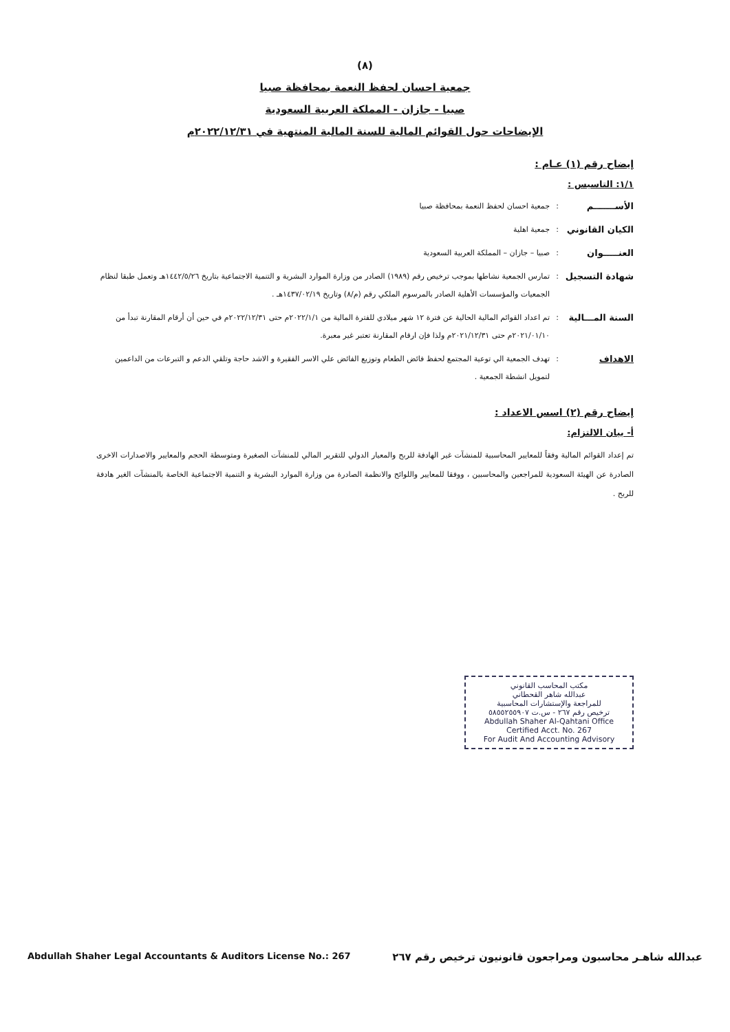(٨)
جمعية احسان لحفظ النعمة بمحافظة صبيا
صبيا - جازان - المملكة العربية السعودية
الإيضاحات حول القوائم المالية للسنة المالية المنتهية في ٢٠٢٢/١٢/٣١م
إيضاح رقم (١) عـام :
١/١: التاسيس :
الأســـــــم: جمعية احسان لحفظ النعمة بمحافظة صبيا
الكيان القانوني: جمعية اهلية
العنـــــوان: صبيا – جازان – المملكة العربية السعودية
شهادة التسجيل: تمارس الجمعية نشاطها بموجب ترخيص رقم (١٩٨٩) الصادر من وزارة الموارد البشرية و التنمية الاجتماعية بتاريخ ١٤٤٢/٥/٢٦هـ وتعمل طبقا لنظام الجمعيات والمؤسسات الأهلية الصادر بالمرسوم الملكي رقم (م/٨) وتاريخ ١٤٣٧/٠٢/١٩هـ .
السنة المـــالية: تم اعداد القوائم المالية الحالية عن فترة ١٢ شهر ميلادي للفترة المالية من ٢٠٢٢/١/١م حتى ٢٠٢٢/١٢/٣١م في حين أن أرقام المقارنة تبدأ من ٢٠٢١/٠١/١٠م حتى ٢٠٢١/١٢/٣١م ولذا فإن ارقام المقارنة تعتبر غير معبرة.
الاهداف: تهدف الجمعية الي توعية المجتمع لحفظ فائض الطعام وتوزيع الفائض علي الاسر الفقيرة و الاشد حاجة وتلقي الدعم و التبرعات من الداعمين لتمويل انشطة الجمعية .
إيضاح رقم (٢) اسس الاعداد :
أ- بيان الالتزام:
تم إعداد القوائم المالية وفقاً للمعايير المحاسبية للمنشآت غير الهادفة للربح والمعيار الدولي للتقرير المالي للمنشآت الصغيرة ومتوسطة الحجم والمعايير والاصدارات الاخرى الصادرة عن الهيئة السعودية للمراجعين والمحاسبين ، ووفقا للمعايير واللوائح والانظمة الصادرة من وزارة الموارد البشرية و التنمية الاجتماعية الخاصة بالمنشآت الغير هادفة للربح .
مكتب المحاسب القانوني
عبدالله شاهر القحطاني
للمراجعة والإستشارات المحاسبية
ترخيص رقم ٢٦٧ - س.ت ٥٨٥٥٢٥٥٩٠٧
Abdullah Shaher Al-Qahtani Office
Certified Acct. No. 267
For Audit And Accounting Advisory
عبدالله شاهـر محاسبون ومراجعون قانونيون ترخيص رقم ٢٦٧ Abdullah Shaher Legal Accountants & Auditors License No.: 267